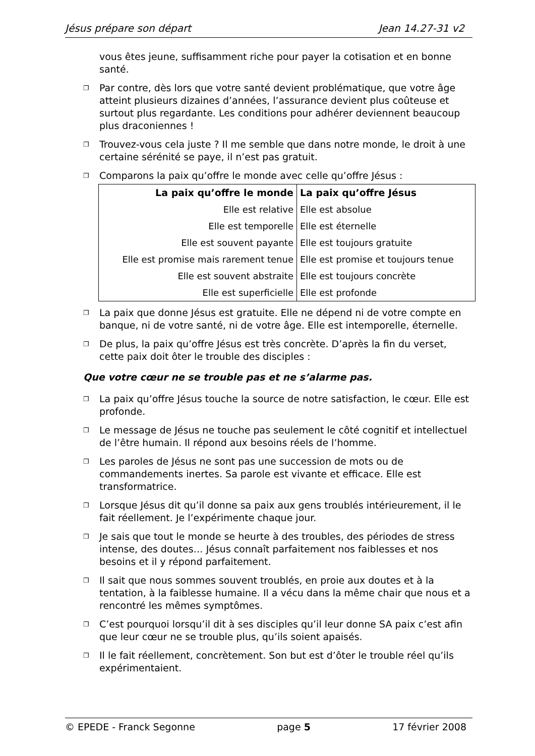Jésus prépare son départ Jean 14.27-31 v2
vous êtes jeune, suffisamment riche pour payer la cotisation et en bonne santé.
❐ Par contre, dès lors que votre santé devient problématique, que votre âge atteint plusieurs dizaines d’années, l’assurance devient plus coûteuse et surtout plus regardante. Les conditions pour adhérer deviennent beaucoup plus draconiennes !
❐ Trouvez-vous cela juste ? Il me semble que dans notre monde, le droit à une certaine sérénité se paye, il n’est pas gratuit.
❐ Comparons la paix qu’offre le monde avec celle qu’offre Jésus :
| La paix qu’offre le monde | La paix qu’offre Jésus |
| --- | --- |
| Elle est relative | Elle est absolue |
| Elle est temporelle | Elle est éternelle |
| Elle est souvent payante | Elle est toujours gratuite |
| Elle est promise mais rarement tenue | Elle est promise et toujours tenue |
| Elle est souvent abstraite | Elle est toujours concrète |
| Elle est superficielle | Elle est profonde |
❐ La paix que donne Jésus est gratuite. Elle ne dépend ni de votre compte en banque, ni de votre santé, ni de votre âge. Elle est intemporelle, éternelle.
❐ De plus, la paix qu’offre Jésus est très concrète. D’après la fin du verset, cette paix doit ôter le trouble des disciples :
Que votre cœur ne se trouble pas et ne s’alarme pas.
❐ La paix qu’offre Jésus touche la source de notre satisfaction, le cœur. Elle est profonde.
❐ Le message de Jésus ne touche pas seulement le côté cognitif et intellectuel de l’être humain. Il répond aux besoins réels de l’homme.
❐ Les paroles de Jésus ne sont pas une succession de mots ou de commandements inertes. Sa parole est vivante et efficace. Elle est transformatrice.
❐ Lorsque Jésus dit qu’il donne sa paix aux gens troublés intérieurement, il le fait réellement. Je l’expérimente chaque jour.
❐ Je sais que tout le monde se heurte à des troubles, des périodes de stress intense, des doutes… Jésus connaît parfaitement nos faiblesses et nos besoins et il y répond parfaitement.
❐ Il sait que nous sommes souvent troublés, en proie aux doutes et à la tentation, à la faiblesse humaine. Il a vécu dans la même chair que nous et a rencontré les mêmes symptômes.
❐ C’est pourquoi lorsqu’il dit à ses disciples qu’il leur donne SA paix c’est afin que leur cœur ne se trouble plus, qu’ils soient apaisés.
❐ Il le fait réellement, concrètement. Son but est d’ôter le trouble réel qu’ils expérimentaient.
© EPEDE - Franck Segonne page 5 17 février 2008